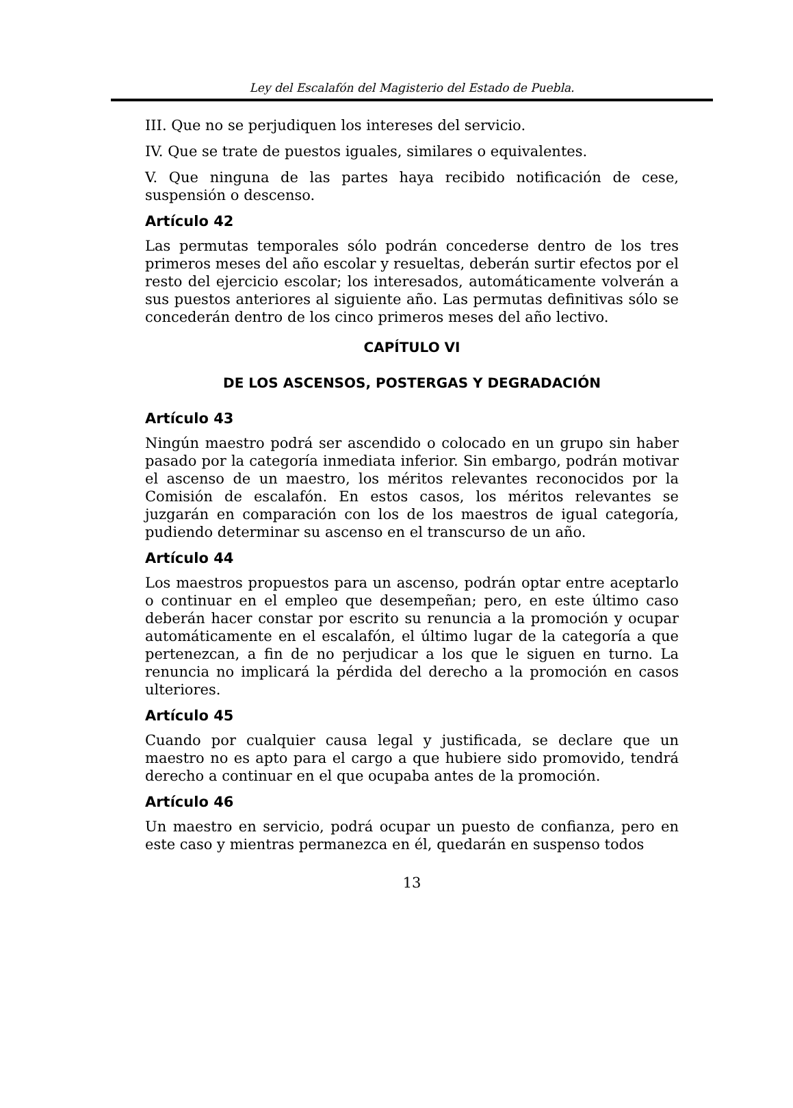Ley del Escalafón del Magisterio del Estado de Puebla.
III. Que no se perjudiquen los intereses del servicio.
IV. Que se trate de puestos iguales, similares o equivalentes.
V. Que ninguna de las partes haya recibido notificación de cese, suspensión o descenso.
Artículo 42
Las permutas temporales sólo podrán concederse dentro de los tres primeros meses del año escolar y resueltas, deberán surtir efectos por el resto del ejercicio escolar; los interesados, automáticamente volverán a sus puestos anteriores al siguiente año. Las permutas definitivas sólo se concederán dentro de los cinco primeros meses del año lectivo.
CAPÍTULO VI
DE LOS ASCENSOS, POSTERGAS Y DEGRADACIÓN
Artículo 43
Ningún maestro podrá ser ascendido o colocado en un grupo sin haber pasado por la categoría inmediata inferior. Sin embargo, podrán motivar el ascenso de un maestro, los méritos relevantes reconocidos por la Comisión de escalafón. En estos casos, los méritos relevantes se juzgarán en comparación con los de los maestros de igual categoría, pudiendo determinar su ascenso en el transcurso de un año.
Artículo 44
Los maestros propuestos para un ascenso, podrán optar entre aceptarlo o continuar en el empleo que desempeñan; pero, en este último caso deberán hacer constar por escrito su renuncia a la promoción y ocupar automáticamente en el escalafón, el último lugar de la categoría a que pertenezcan, a fin de no perjudicar a los que le siguen en turno. La renuncia no implicará la pérdida del derecho a la promoción en casos ulteriores.
Artículo 45
Cuando por cualquier causa legal y justificada, se declare que un maestro no es apto para el cargo a que hubiere sido promovido, tendrá derecho a continuar en el que ocupaba antes de la promoción.
Artículo 46
Un maestro en servicio, podrá ocupar un puesto de confianza, pero en este caso y mientras permanezca en él, quedarán en suspenso todos
13